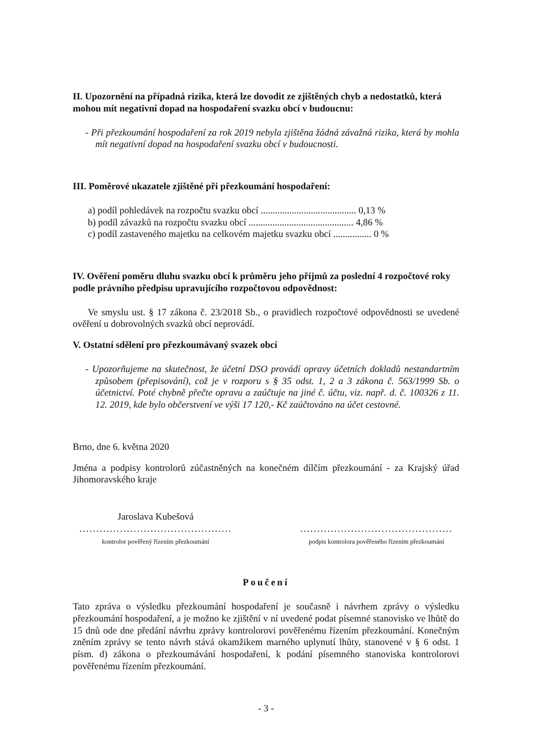II. Upozornění na případná rizika, která lze dovodit ze zjištěných chyb a nedostatků, která mohou mít negativní dopad na hospodaření svazku obcí v budoucnu:
- Při přezkoumání hospodaření za rok 2019 nebyla zjištěna žádná závažná rizika, která by mohla mít negativní dopad na hospodaření svazku obcí v budoucnosti.
III. Poměrové ukazatele zjištěné při přezkoumání hospodaření:
a) podíl pohledávek na rozpočtu svazku obcí ........................................ 0,13 %
b) podíl závazků na rozpočtu svazku obcí ............................................ 4,86 %
c) podíl zastaveného majetku na celkovém majetku svazku obcí ................ 0 %
IV. Ověření poměru dluhu svazku obcí k průměru jeho příjmů za poslední 4 rozpočtové roky podle právního předpisu upravujícího rozpočtovou odpovědnost:
Ve smyslu ust. § 17 zákona č. 23/2018 Sb., o pravidlech rozpočtové odpovědnosti se uvedené ověření u dobrovolných svazků obcí neprovádí.
V. Ostatní sdělení pro přezkoumávaný svazek obcí
- Upozorňujeme na skutečnost, že účetní DSO provádí opravy účetních dokladů nestandartním způsobem (přepisování), což je v rozporu s § 35 odst. 1, 2 a 3 zákona č. 563/1999 Sb. o účetnictví. Poté chybně přečte opravu a zaúčtuje na jiné č. účtu, viz. např. d. č. 100326 z 11. 12. 2019, kde bylo občerstvení ve výši 17 120,- Kč zaúčtováno na účet cestovné.
Brno, dne 6. května 2020
Jména a podpisy kontrolorů zúčastněných na konečném dílčím přezkoumání - za Krajský úřad Jihomoravského kraje
Jaroslava Kubešová
.............................................
kontrolor pověřený řízením přezkoumání
.............................................
podpis kontrolora pověřeného řízením přezkoumání
Poučení
Tato zpráva o výsledku přezkoumání hospodaření je současně i návrhem zprávy o výsledku přezkoumání hospodaření, a je možno ke zjištění v ní uvedené podat písemné stanovisko ve lhůtě do 15 dnů ode dne předání návrhu zprávy kontrolorovi pověřenému řízením přezkoumání. Konečným zněním zprávy se tento návrh stává okamžikem marného uplynutí lhůty, stanovené v § 6 odst. 1 písm. d) zákona o přezkoumávání hospodaření, k podání písemného stanoviska kontrolorovi pověřenému řízením přezkoumání.
- 3 -